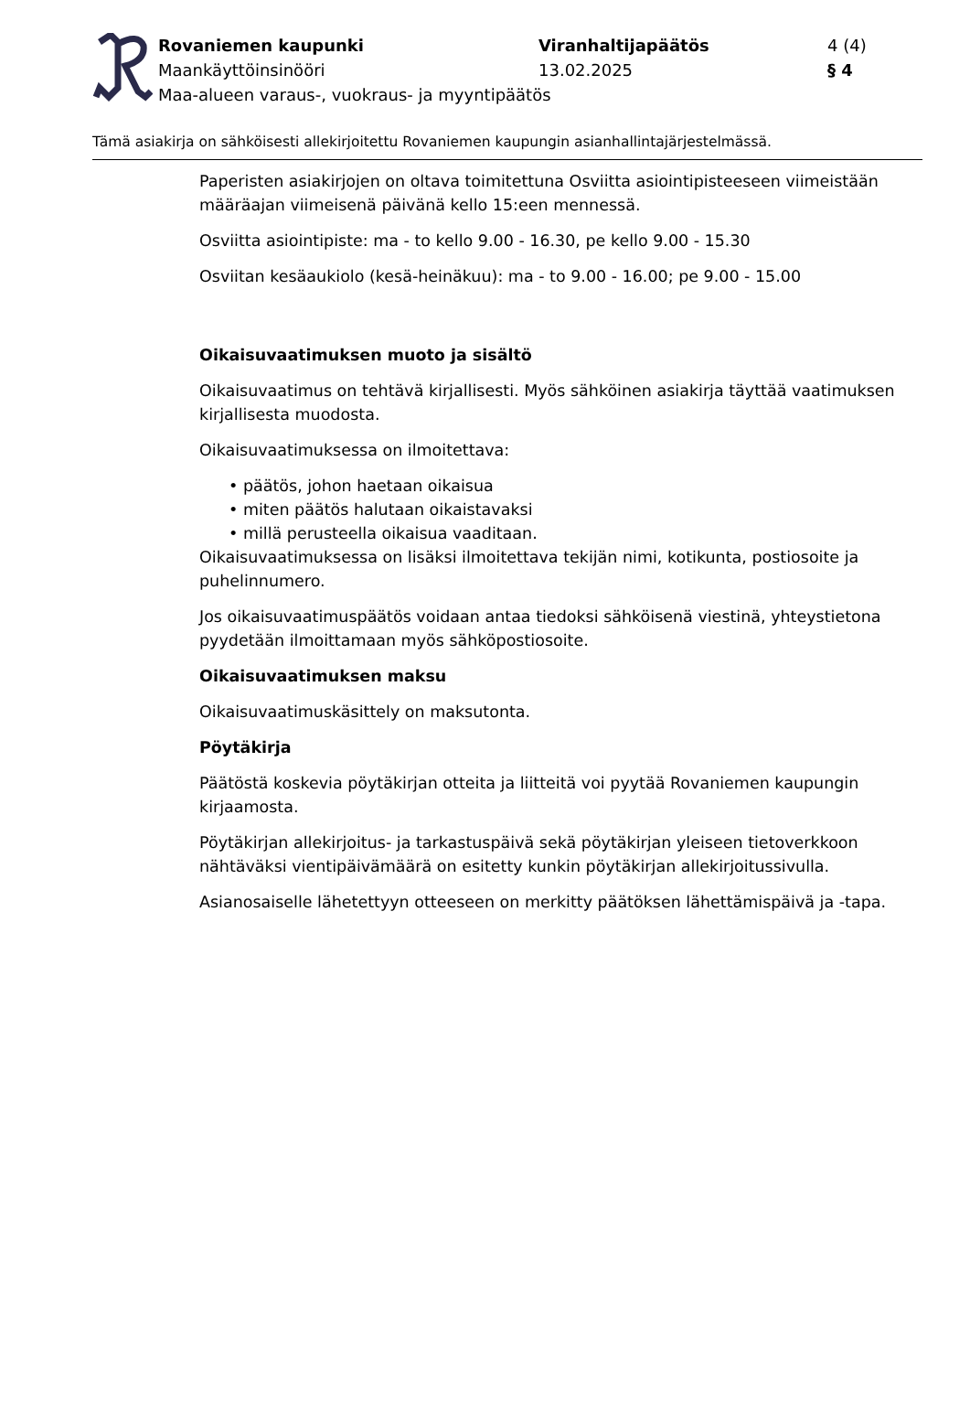| Rovaniemen kaupunki | Viranhaltijapäätös | 4 (4) |
| Maankäyttöinsinööri | 13.02.2025 | § 4 |
| Maa-alueen varaus-, vuokraus- ja myyntipäätös | | |
Tämä asiakirja on sähköisesti allekirjoitettu Rovaniemen kaupungin asianhallintajärjestelmässä.
Paperisten asiakirjojen on oltava toimitettuna Osviitta asiointipisteeseen viimeistään määräajan viimeisenä päivänä kello 15:een mennessä.
Osviitta asiointipiste: ma - to kello 9.00 - 16.30, pe kello 9.00 - 15.30
Osviitan kesäaukiolo (kesä-heinäkuu): ma - to 9.00 - 16.00; pe 9.00 - 15.00
Oikaisuvaatimuksen muoto ja sisältö
Oikaisuvaatimus on tehtävä kirjallisesti. Myös sähköinen asiakirja täyttää vaatimuksen kirjallisesta muodosta.
Oikaisuvaatimuksessa on ilmoitettava:
• päätös, johon haetaan oikaisua
• miten päätös halutaan oikaistavaksi
• millä perusteella oikaisua vaaditaan.
Oikaisuvaatimuksessa on lisäksi ilmoitettava tekijän nimi, kotikunta, postiosoite ja puhelinnumero.
Jos oikaisuvaatimuspäätös voidaan antaa tiedoksi sähköisenä viestinä, yhteystietona pyydetään ilmoittamaan myös sähköpostiosoite.
Oikaisuvaatimuksen maksu
Oikaisuvaatimuskäsittely on maksutonta.
Pöytäkirja
Päätöstä koskevia pöytäkirjan otteita ja liitteitä voi pyytää Rovaniemen kaupungin kirjaamosta.
Pöytäkirjan allekirjoitus- ja tarkastuspäivä sekä pöytäkirjan yleiseen tietoverkkoon nähtäväksi vientipäivämäärä on esitetty kunkin pöytäkirjan allekirjoitussivulla.
Asianosaiselle lähetettyyn otteeseen on merkitty päätöksen lähettämispäivä ja -tapa.